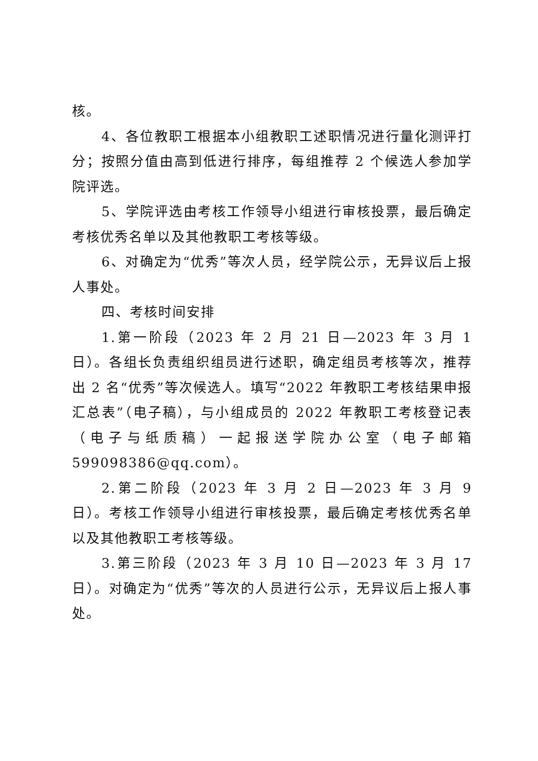核。
4、各位教职工根据本小组教职工述职情况进行量化测评打分；按照分值由高到低进行排序，每组推荐 2 个候选人参加学院评选。
5、学院评选由考核工作领导小组进行审核投票，最后确定考核优秀名单以及其他教职工考核等级。
6、对确定为“优秀”等次人员，经学院公示，无异议后上报人事处。
四、考核时间安排
1.第一阶段（2023 年 2 月 21 日—2023 年 3 月 1 日）。各组长负责组织组员进行述职，确定组员考核等次，推荐出 2 名“优秀”等次候选人。填写“2022 年教职工考核结果申报汇总表”（电子稿），与小组成员的 2022 年教职工考核登记表（电子与纸质稿）一起报送学院办公室（电子邮箱 599098386@qq.com）。
2.第二阶段（2023 年 3 月 2 日—2023 年 3 月 9 日）。考核工作领导小组进行审核投票，最后确定考核优秀名单以及其他教职工考核等级。
3.第三阶段（2023 年 3 月 10 日—2023 年 3 月 17 日）。对确定为“优秀”等次的人员进行公示，无异议后上报人事处。